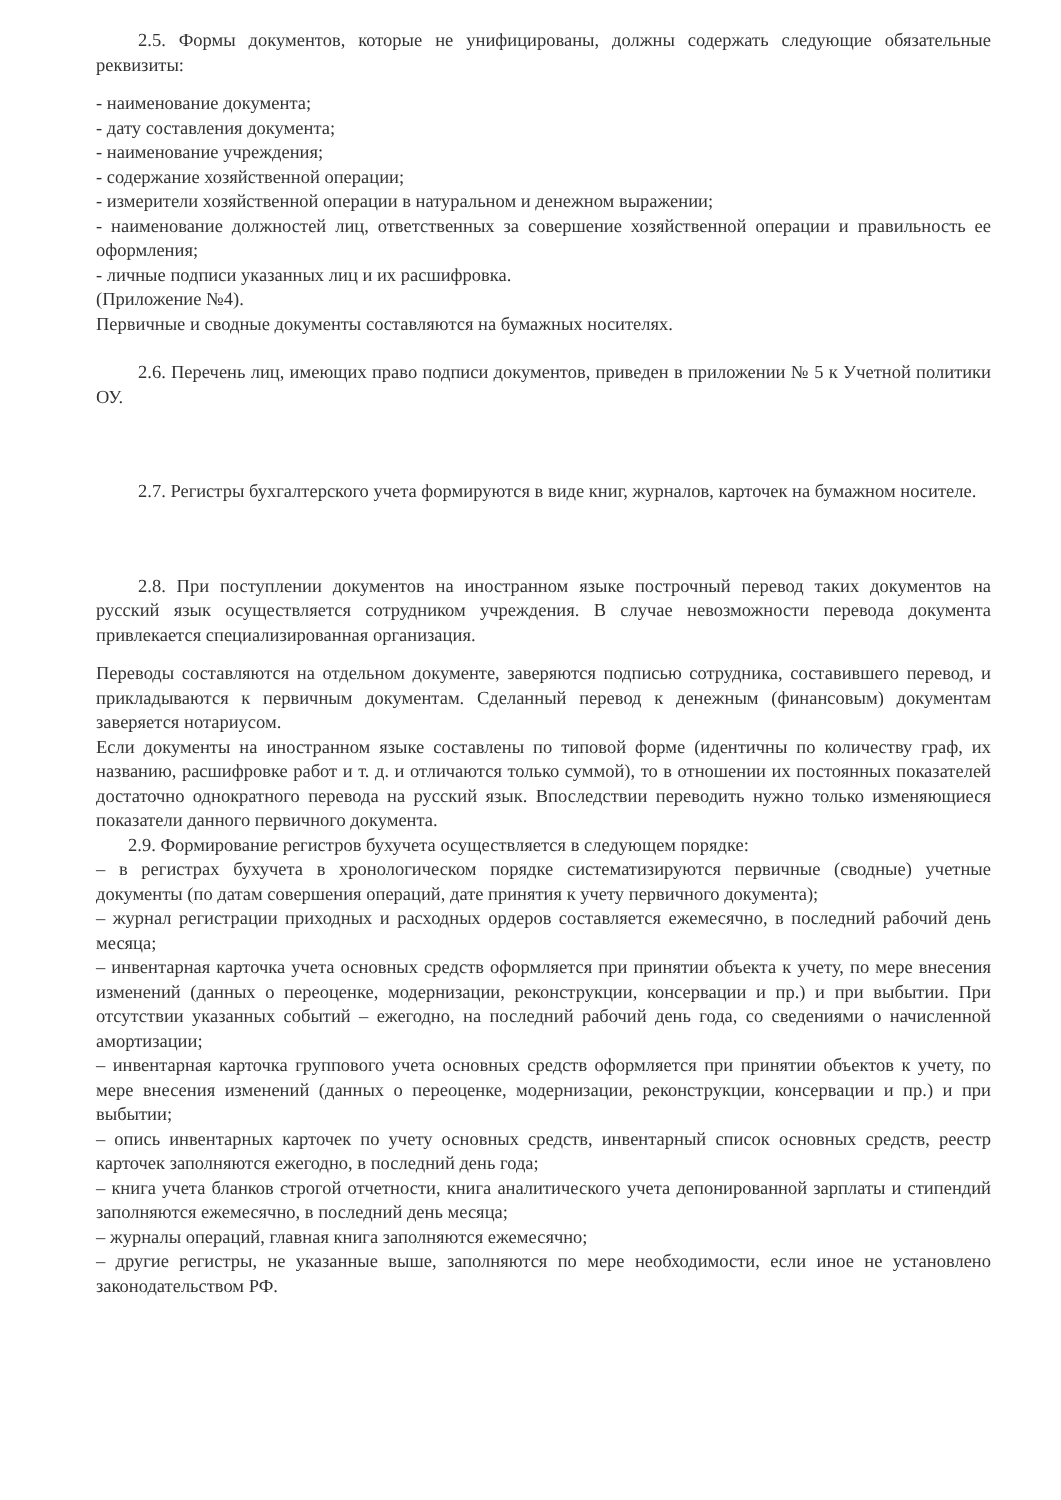2.5. Формы документов, которые не унифицированы, должны содержать следующие обязательные реквизиты:
- наименование документа;
- дату составления документа;
- наименование учреждения;
- содержание хозяйственной операции;
- измерители хозяйственной операции в натуральном и денежном выражении;
- наименование должностей лиц, ответственных за совершение хозяйственной операции и правильность ее оформления;
- личные подписи указанных лиц и их расшифровка.
(Приложение №4).
Первичные и сводные документы составляются на бумажных носителях.
2.6. Перечень лиц, имеющих право подписи документов, приведен в приложении № 5 к Учетной политики ОУ.
2.7. Регистры бухгалтерского учета формируются в виде книг, журналов, карточек на бумажном носителе.
2.8. При поступлении документов на иностранном языке построчный перевод таких документов на русский язык осуществляется сотрудником учреждения. В случае невозможности перевода документа привлекается специализированная организация.
Переводы составляются на отдельном документе, заверяются подписью сотрудника, составившего перевод, и прикладываются к первичным документам. Сделанный перевод к денежным (финансовым) документам заверяется нотариусом.
Если документы на иностранном языке составлены по типовой форме (идентичны по количеству граф, их названию, расшифровке работ и т. д. и отличаются только суммой), то в отношении их постоянных показателей достаточно однократного перевода на русский язык. Впоследствии переводить нужно только изменяющиеся показатели данного первичного документа.
2.9. Формирование регистров бухучета осуществляется в следующем порядке:
– в регистрах бухучета в хронологическом порядке систематизируются первичные (сводные) учетные документы (по датам совершения операций, дате принятия к учету первичного документа);
– журнал регистрации приходных и расходных ордеров составляется ежемесячно, в последний рабочий день месяца;
– инвентарная карточка учета основных средств оформляется при принятии объекта к учету, по мере внесения изменений (данных о переоценке, модернизации, реконструкции, консервации и пр.) и при выбытии. При отсутствии указанных событий – ежегодно, на последний рабочий день года, со сведениями о начисленной амортизации;
– инвентарная карточка группового учета основных средств оформляется при принятии объектов к учету, по мере внесения изменений (данных о переоценке, модернизации, реконструкции, консервации и пр.) и при выбытии;
– опись инвентарных карточек по учету основных средств, инвентарный список основных средств, реестр карточек заполняются ежегодно, в последний день года;
– книга учета бланков строгой отчетности, книга аналитического учета депонированной зарплаты и стипендий заполняются ежемесячно, в последний день месяца;
– журналы операций, главная книга заполняются ежемесячно;
– другие регистры, не указанные выше, заполняются по мере необходимости, если иное не установлено законодательством РФ.